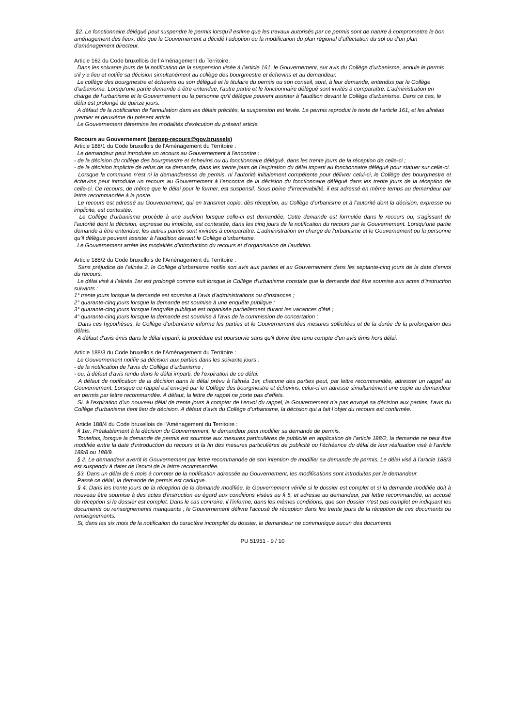§2. Le fonctionnaire délégué peut suspendre le permis lorsqu'il estime que les travaux autorisés par ce permis sont de nature à compromettre le bon aménagement des lieux, dès que le Gouvernement a décidé l’adoption ou la modification du plan régional d’affectation du sol ou d’un plan d’aménagement directeur.
Article 162 du Code bruxellois de l’Aménagement du Territoire:
Dans les soixante jours de la notification de la suspension visée à l’article 161, le Gouvernement, sur avis du Collège d'urbanisme, annule le permis s'il y a lieu et notifie sa décision simultanément au collège des bourgmestre et échevins et au demandeur.
Le collège des bourgmestre et échevins ou son délégué et le titulaire du permis ou son conseil, sont, à leur demande, entendus par le Collège d'urbanisme. Lorsqu'une partie demande à être entendue, l'autre partie et le fonctionnaire délégué sont invités à comparaître. L'administration en charge de l’urbanisme et le Gouvernement ou la personne qu'il délègue peuvent assister à l'audition devant le Collège d'urbanisme. Dans ce cas, le délai est prolongé de quinze jours.
A défaut de la notification de l'annulation dans les délais précités, la suspension est levée. Le permis reproduit le texte de l’article 161, et les alinéas premier et deuxième du présent article.
Le Gouvernement détermine les modalités d'exécution du présent article.
Recours au Gouvernement (beroep-recours@gov.brussels)
Article 188/1 du Code bruxellois de l’Aménagement du Territoire :
Le demandeur peut introduire un recours au Gouvernement à l’encontre :
- de la décision du collège des bourgmestre et échevins ou du fonctionnaire délégué, dans les trente jours de la réception de celle-ci ;
- de la décision implicite de refus de sa demande, dans les trente jours de l’expiration du délai imparti au fonctionnaire délégué pour statuer sur celle-ci.
Lorsque la commune n’est ni la demanderesse de permis, ni l’autorité initialement compétente pour délivrer celui-ci, le Collège des bourgmestre et échevins peut introduire un recours au Gouvernement à l’encontre de la décision du fonctionnaire délégué dans les trente jours de la réception de celle-ci. Ce recours, de même que le délai pour le former, est suspensif. Sous peine d’irrecevabilité, il est adressé en même temps au demandeur par lettre recommandée à la poste.
Le recours est adressé au Gouvernement, qui en transmet copie, dès réception, au Collège d’urbanisme et à l’autorité dont la décision, expresse ou implicite, est contestée.
Le Collège d’urbanisme procède à une audition lorsque celle-ci est demandée. Cette demande est formulée dans le recours ou, s’agissant de l’autorité dont la décision, expresse ou implicite, est contestée, dans les cinq jours de la notification du recours par le Gouvernement. Lorsqu’une partie demande à être entendue, les autres parties sont invitées à comparaître. L’administration en charge de l’urbanisme et le Gouvernement ou la personne qu’il délègue peuvent assister à l’audition devant le Collège d’urbanisme.
Le Gouvernement arrête les modalités d’introduction du recours et d’organisation de l’audition.
Article 188/2 du Code bruxellois de l’Aménagement du Territoire :
Sans préjudice de l’alinéa 2, le Collège d’urbanisme notifie son avis aux parties et au Gouvernement dans les septante-cinq jours de la date d’envoi du recours.
Le délai visé à l’alinéa 1er est prolongé comme suit lorsque le Collège d’urbanisme constate que la demande doit être soumise aux actes d’instruction suivants :
1° trente jours lorsque la demande est soumise à l’avis d’administrations ou d’instances ;
2° quarante-cinq jours lorsque la demande est soumise à une enquête publique ;
3° quarante-cinq jours lorsque l’enquête publique est organisée partiellement durant les vacances d'été ;
4° quarante-cinq jours lorsque la demande est soumise à l'avis de la commission de concertation ;
Dans ces hypothèses, le Collège d’urbanisme informe les parties et le Gouvernement des mesures sollicitées et de la durée de la prolongation des délais.
A défaut d’avis émis dans le délai imparti, la procédure est poursuivie sans qu'il doive être tenu compte d'un avis émis hors délai.
Article 188/3 du Code bruxellois de l’Aménagement du Territoire :
Le Gouvernement notifie sa décision aux parties dans les soixante jours :
- de la notification de l’avis du Collège d’urbanisme ;
- ou, à défaut d’avis rendu dans le délai imparti, de l’expiration de ce délai.
A défaut de notification de la décision dans le délai prévu à l’alinéa 1er, chacune des parties peut, par lettre recommandée, adresser un rappel au Gouvernement. Lorsque ce rappel est envoyé par le Collège des bourgmestre et échevins, celui-ci en adresse simultanément une copie au demandeur en permis par lettre recommandée. A défaut, la lettre de rappel ne porte pas d’effets.
Si, à l’expiration d’un nouveau délai de trente jours à compter de l’envoi du rappel, le Gouvernement n’a pas envoyé sa décision aux parties, l’avis du Collège d’urbanisme tient lieu de décision. A défaut d’avis du Collège d’urbanisme, la décision qui a fait l’objet du recours est confirmée.
Article 188/4 du Code bruxellois de l’Aménagement du Territoire :
§ 1er. Préalablement à la décision du Gouvernement, le demandeur peut modifier sa demande de permis.
Toutefois, lorsque la demande de permis est soumise aux mesures particulières de publicité en application de l’article 188/2, la demande ne peut être modifiée entre la date d’introduction du recours et la fin des mesures particulières de publicité ou l’échéance du délai de leur réalisation visé à l’article 188/8 ou 188/9.
§ 2. Le demandeur avertit le Gouvernement par lettre recommandée de son intention de modifier sa demande de permis. Le délai visé à l’article 188/3 est suspendu à dater de l’envoi de la lettre recommandée.
§3. Dans un délai de 6 mois à compter de la notification adressée au Gouvernement, les modifications sont introduites par le demandeur.
Passé ce délai, la demande de permis est caduque.
§ 4. Dans les trente jours de la réception de la demande modifiée, le Gouvernement vérifie si le dossier est complet et si la demande modifiée doit à nouveau être soumise à des actes d'instruction eu égard aux conditions visées au § 5, et adresse au demandeur, par lettre recommandée, un accusé de réception si le dossier est complet. Dans le cas contraire, il l'informe, dans les mêmes conditions, que son dossier n'est pas complet en indiquant les documents ou renseignements manquants ; le Gouvernement délivre l'accusé de réception dans les trente jours de la réception de ces documents ou renseignements.
Si, dans les six mois de la notification du caractère incomplet du dossier, le demandeur ne communique aucun des documents
PU 51951 - 9 / 10